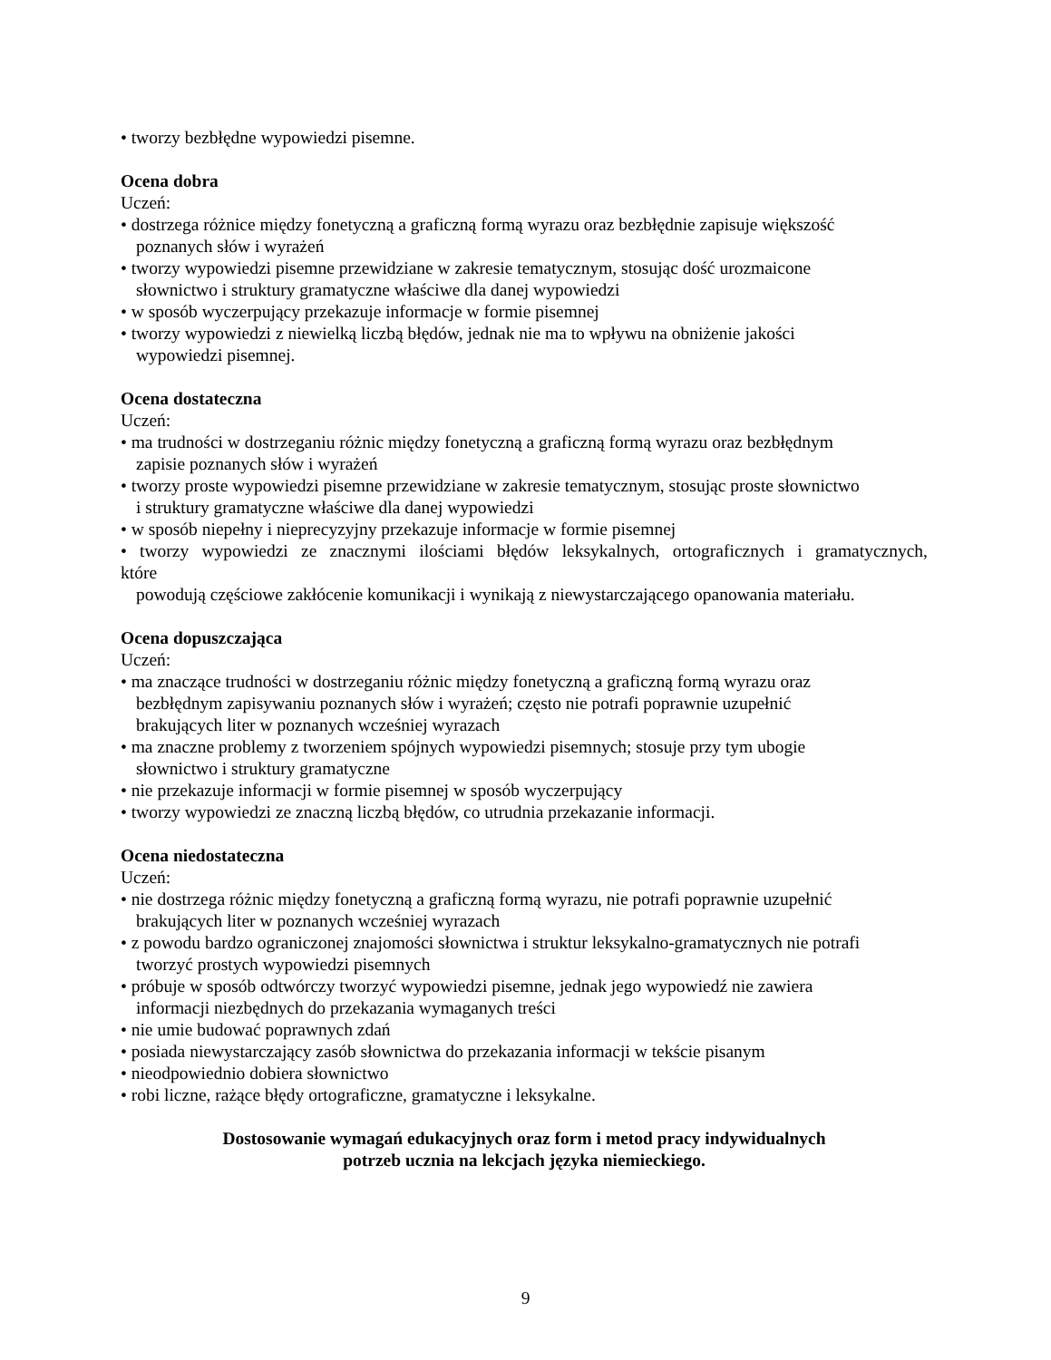• tworzy bezbłędne wypowiedzi pisemne.
Ocena dobra
Uczeń:
• dostrzega różnice między fonetyczną a graficzną formą wyrazu oraz bezbłędnie zapisuje większość
poznanych słów i wyrażeń
• tworzy wypowiedzi pisemne przewidziane w zakresie tematycznym, stosując dość urozmaicone
słownictwo i struktury gramatyczne właściwe dla danej wypowiedzi
• w sposób wyczerpujący przekazuje informacje w formie pisemnej
• tworzy wypowiedzi z niewielką liczbą błędów, jednak nie ma to wpływu na obniżenie jakości
wypowiedzi pisemnej.
Ocena dostateczna
Uczeń:
• ma trudności w dostrzeganiu różnic między fonetyczną a graficzną formą wyrazu oraz bezbłędnym
zapisie poznanych słów i wyrażeń
• tworzy proste wypowiedzi pisemne przewidziane w zakresie tematycznym, stosując proste słownictwo
i struktury gramatyczne właściwe dla danej wypowiedzi
• w sposób niepełny i nieprecyzyjny przekazuje informacje w formie pisemnej
• tworzy wypowiedzi ze znacznymi ilościami błędów leksykalnych, ortograficznych i gramatycznych,
które
powodują częściowe zakłócenie komunikacji i wynikają z niewystarczającego opanowania materiału.
Ocena dopuszczająca
Uczeń:
• ma znaczące trudności w dostrzeganiu różnic między fonetyczną a graficzną formą wyrazu oraz
bezbłędnym zapisywaniu poznanych słów i wyrażeń; często nie potrafi poprawnie uzupełnić
brakujących liter w poznanych wcześniej wyrazach
• ma znaczne problemy z tworzeniem spójnych wypowiedzi pisemnych; stosuje przy tym ubogie
słownictwo i struktury gramatyczne
• nie przekazuje informacji w formie pisemnej w sposób wyczerpujący
• tworzy wypowiedzi ze znaczną liczbą błędów, co utrudnia przekazanie informacji.
Ocena niedostateczna
Uczeń:
• nie dostrzega różnic między fonetyczną a graficzną formą wyrazu, nie potrafi poprawnie uzupełnić
brakujących liter w poznanych wcześniej wyrazach
• z powodu bardzo ograniczonej znajomości słownictwa i struktur leksykalno-gramatycznych nie potrafi
tworzyć prostych wypowiedzi pisemnych
• próbuje w sposób odtwórczy tworzyć wypowiedzi pisemne, jednak jego wypowiedź nie zawiera
informacji niezbędnych do przekazania wymaganych treści
• nie umie budować poprawnych zdań
• posiada niewystarczający zasób słownictwa do przekazania informacji w tekście pisanym
• nieodpowiednio dobiera słownictwo
• robi liczne, rażące błędy ortograficzne, gramatyczne i leksykalne.
Dostosowanie wymagań edukacyjnych oraz form i metod pracy indywidualnych
potrzeb ucznia na lekcjach języka niemieckiego.
9